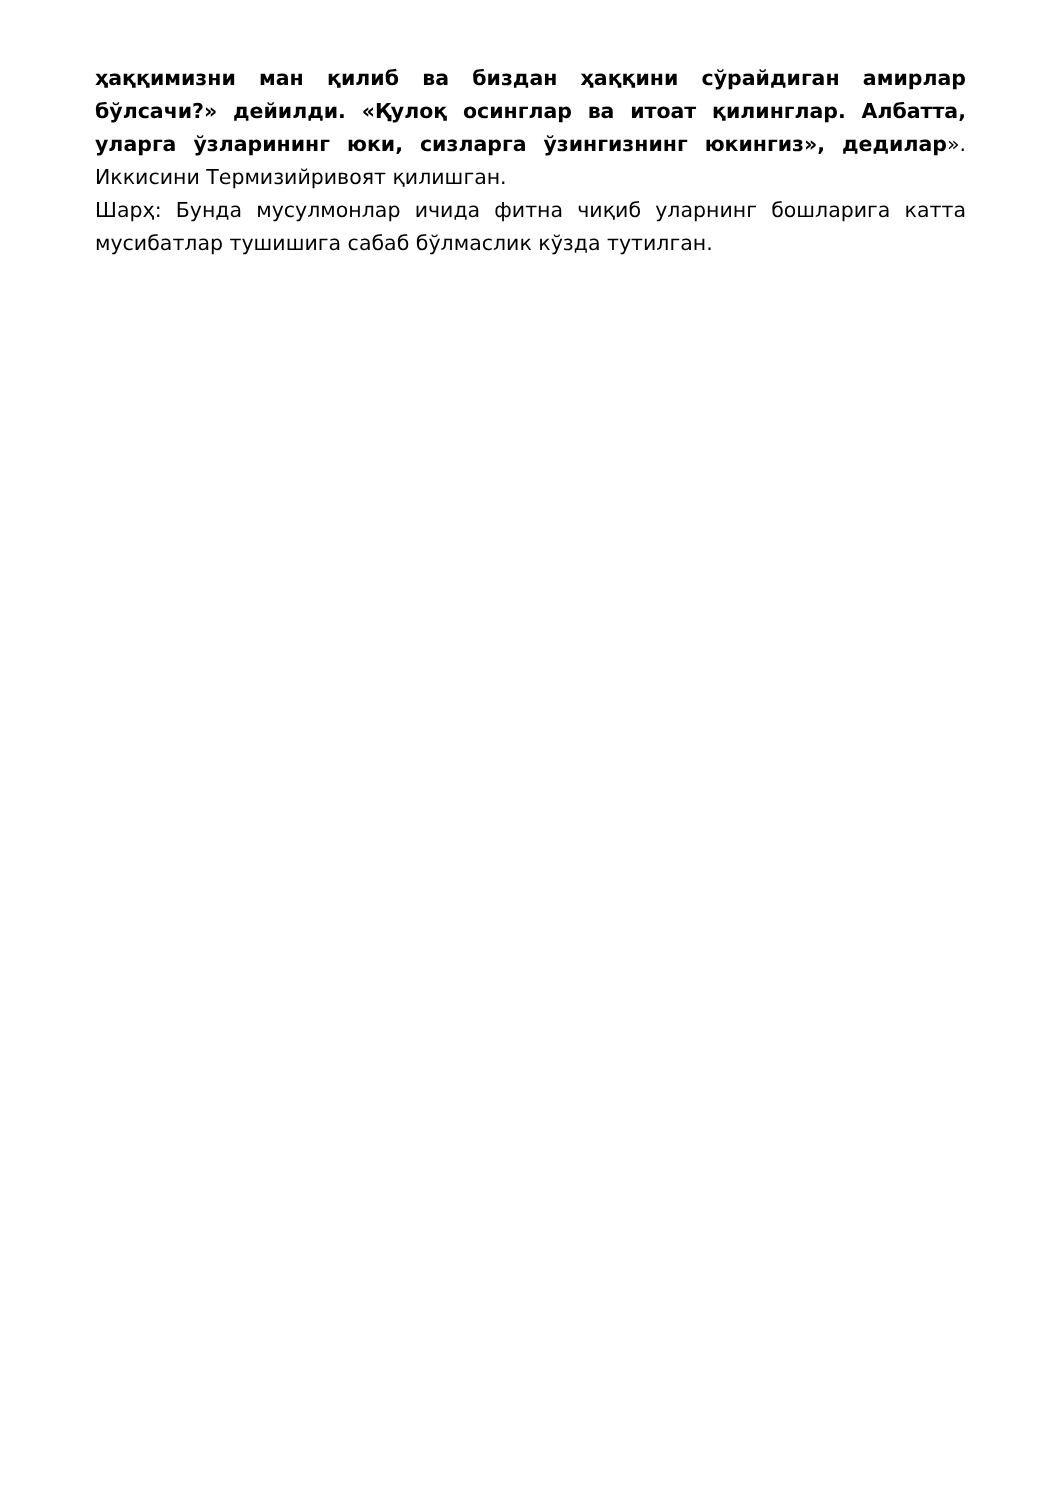ҳаққимизни ман қилиб ва биздан ҳаққини сўрайдиган амирлар бўлсачи?» дейилди. «Қулоқ осинглар ва итоат қилинглар. Албатта, уларга ўзларининг юки, сизларга ўзингизнинг юкингиз», дедилар». Иккисини Термизийривоят қилишган.
Шарҳ: Бунда мусулмонлар ичида фитна чиқиб уларнинг бошларига катта мусибатлар тушишига сабаб бўлмаслик кўзда тутилган.